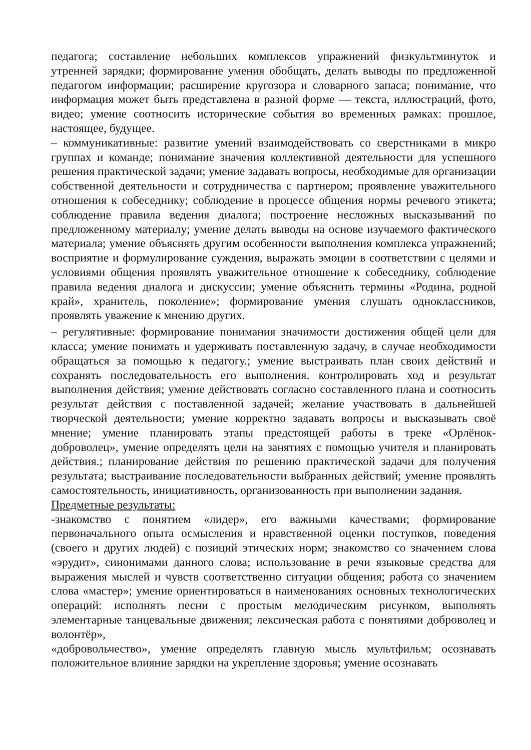педагога; составление небольших комплексов упражнений физкультминуток и утренней зарядки; формирование умения обобщать, делать выводы по предложенной педагогом информации; расширение кругозора и словарного запаса; понимание, что информация может быть представлена в разной форме — текста, иллюстраций, фото, видео; умение соотносить исторические события во временных рамках: прошлое, настоящее, будущее.
– коммуникативные: развитие умений взаимодействовать со сверстниками в микро группах и команде; понимание значения коллективной деятельности для успешного решения практической задачи; умение задавать вопросы, необходимые для организации собственной деятельности и сотрудничества с партнером; проявление уважительного отношения к собеседнику; соблюдение в процессе общения нормы речевого этикета; соблюдение правила ведения диалога; построение несложных высказываний по предложенному материалу; умение делать выводы на основе изучаемого фактического материала; умение объяснять другим особенности выполнения комплекса упражнений; восприятие и формулирование суждения, выражать эмоции в соответствии с целями и условиями общения проявлять уважительное отношение к собеседнику, соблюдение правила ведения диалога и дискуссии; умение объяснить термины «Родина, родной край», хранитель, поколение»; формирование умения слушать одноклассников, проявлять уважение к мнению других.
– регулятивные: формирование понимания значимости достижения общей цели для класса; умение понимать и удерживать поставленную задачу, в случае необходимости обращаться за помощью к педагогу.; умение выстраивать план своих действий и сохранять последовательность его выполнения. контролировать ход и результат выполнения действия; умение действовать согласно составленного плана и соотносить результат действия с поставленной задачей; желание участвовать в дальнейшей творческой деятельности; умение корректно задавать вопросы и высказывать своё мнение; умение планировать этапы предстоящей работы в треке «Орлёнок-доброволец», умение определять цели на занятиях с помощью учителя и планировать действия.; планирование действия по решению практической задачи для получения результата; выстраивание последовательности выбранных действий; умение проявлять самостоятельность, инициативность, организованность при выполнении задания.
Предметные результаты:
-знакомство с понятием «лидер», его важными качествами; формирование первоначального опыта осмысления и нравственной оценки поступков, поведения (своего и других людей) с позиций этических норм; знакомство со значением слова «эрудит», синонимами данного слова; использование в речи языковые средства для выражения мыслей и чувств соответственно ситуации общения; работа со значением слова «мастер»; умение ориентироваться в наименованиях основных технологических операций: исполнять песни с простым мелодическим рисунком, выполнять элементарные танцевальные движения; лексическая работа с понятиями доброволец и волонтёр»,
«добровольчество», умение определять главную мысль мультфильм; осознавать положительное влияние зарядки на укрепление здоровья; умение осознавать